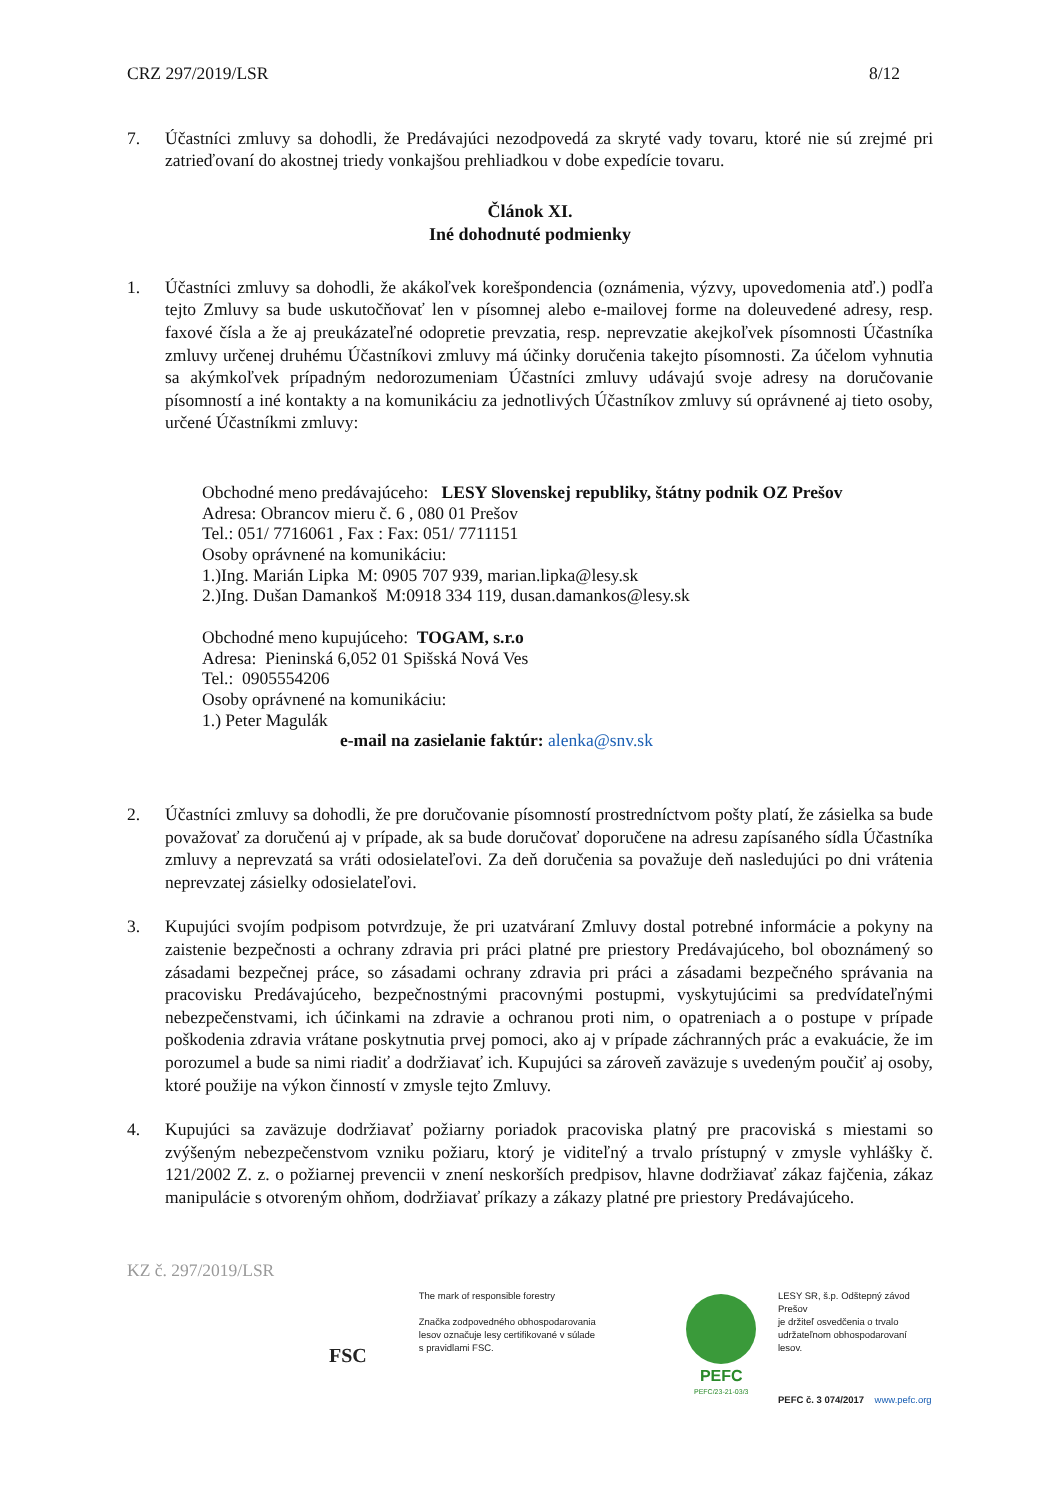CRZ 297/2019/LSR 8/12
7. Účastníci zmluvy sa dohodli, že Predávajúci nezodpovedá za skryté vady tovaru, ktoré nie sú zrejmé pri zatrieďovaní do akostnej triedy vonkajšou prehliadkou v dobe expedície tovaru.
Článok XI.
Iné dohodnuté podmienky
1. Účastníci zmluvy sa dohodli, že akákoľvek korešpondencia (oznámenia, výzvy, upovedomenia atď.) podľa tejto Zmluvy sa bude uskutočňovať len v písomnej alebo e-mailovej forme na doleuvedené adresy, resp. faxové čísla a že aj preukázateľné odopretie prevzatia, resp. neprevzatie akejkoľvek písomnosti Účastníka zmluvy určenej druhému Účastníkovi zmluvy má účinky doručenia takejto písomnosti. Za účelom vyhnutia sa akýmkoľvek prípadným nedorozumeniam Účastníci zmluvy udávajú svoje adresy na doručovanie písomností a iné kontakty a na komunikáciu za jednotlivých Účastníkov zmluvy sú oprávnené aj tieto osoby, určené Účastníkmi zmluvy:
Obchodné meno predávajúceho: LESY Slovenskej republiky, štátny podnik OZ Prešov
Adresa: Obrancov mieru č. 6 , 080 01 Prešov
Tel.: 051/ 7716061 , Fax : Fax: 051/ 7711151
Osoby oprávnené na komunikáciu:
1.)Ing. Marián Lipka M: 0905 707 939, marian.lipka@lesy.sk
2.)Ing. Dušan Damankoš M:0918 334 119, dusan.damankos@lesy.sk
Obchodné meno kupujúceho: TOGAM, s.r.o
Adresa: Pieninská 6,052 01 Spišská Nová Ves
Tel.: 0905554206
Osoby oprávnené na komunikáciu:
1.) Peter Magulák
e-mail na zasielanie faktúr: alenka@snv.sk
2. Účastníci zmluvy sa dohodli, že pre doručovanie písomností prostredníctvom pošty platí, že zásielka sa bude považovať za doručenú aj v prípade, ak sa bude doručovať doporučene na adresu zapísaného sídla Účastníka zmluvy a neprevzatá sa vráti odosielateľovi. Za deň doručenia sa považuje deň nasledujúci po dni vrátenia neprevzatej zásielky odosielateľovi.
3. Kupujúci svojím podpisom potvrdzuje, že pri uzatváraní Zmluvy dostal potrebné informácie a pokyny na zaistenie bezpečnosti a ochrany zdravia pri práci platné pre priestory Predávajúceho, bol oboznámený so zásadami bezpečnej práce, so zásadami ochrany zdravia pri práci a zásadami bezpečného správania na pracovisku Predávajúceho, bezpečnostnými pracovnými postupmi, vyskytujúcimi sa predvídateľnými nebezpečenstvami, ich účinkami na zdravie a ochranou proti nim, o opatreniach a o postupe v prípade poškodenia zdravia vrátane poskytnutia prvej pomoci, ako aj v prípade záchranných prác a evakuácie, že im porozumel a bude sa nimi riadiť a dodržiavať ich. Kupujúci sa zároveň zaväzuje s uvedeným poučiť aj osoby, ktoré použije na výkon činností v zmysle tejto Zmluvy.
4. Kupujúci sa zaväzuje dodržiavať požiarny poriadok pracoviska platný pre pracoviská s miestami so zvýšeným nebezpečenstvom vzniku požiaru, ktorý je viditeľný a trvalo prístupný v zmysle vyhlášky č. 121/2002 Z. z. o požiarnej prevencii v znení neskorších predpisov, hlavne dodržiavať zákaz fajčenia, zákaz manipulácie s otvoreným ohňom, dodržiavať príkazy a zákazy platné pre priestory Predávajúceho.
KZ č. 297/2019/LSR
FSC
The mark of responsible forestry
Značka zodpovedného obhospodarovania
lesov označuje lesy certifikované v súlade
s pravidlami FSC.
PEFC
PEFC/23-21-03/3
LESY SR, š.p. Odštepný závod Prešov
je držiteľ osvedčenia o trvalo
udržateľnom obhospodarovaní lesov.
PEFC č. 3 074/2017 www.pefc.org